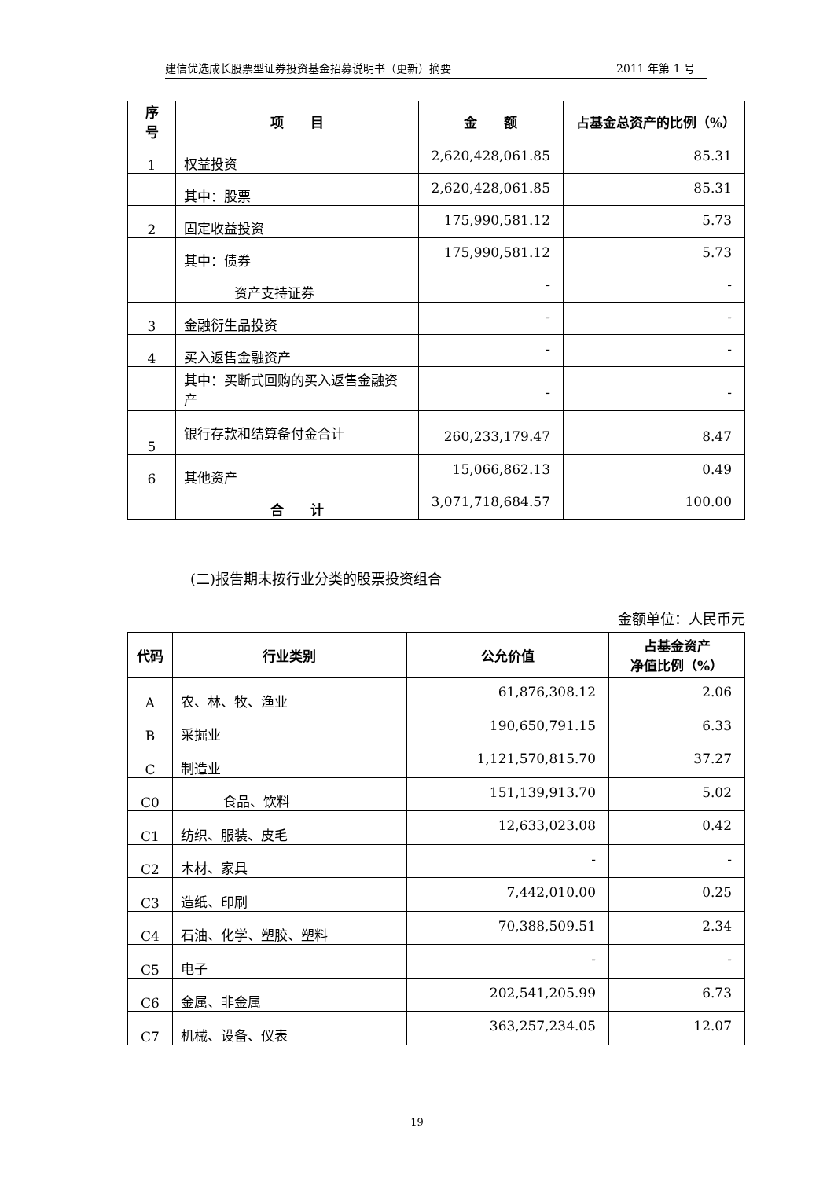建信优选成长股票型证券投资基金招募说明书（更新）摘要 2011 年第 1 号
| 序号 | 项 目 | 金 额 | 占基金总资产的比例（%） |
| --- | --- | --- | --- |
| 1 | 权益投资 | 2,620,428,061.85 | 85.31 |
| | 其中：股票 | 2,620,428,061.85 | 85.31 |
| 2 | 固定收益投资 | 175,990,581.12 | 5.73 |
| | 其中：债券 | 175,990,581.12 | 5.73 |
| | 资产支持证券 | - | - |
| 3 | 金融衍生品投资 | - | - |
| 4 | 买入返售金融资产 | - | - |
| | 其中：买断式回购的买入返售金融资产 | - | - |
| 5 | 银行存款和结算备付金合计 | 260,233,179.47 | 8.47 |
| 6 | 其他资产 | 15,066,862.13 | 0.49 |
| | 合 计 | 3,071,718,684.57 | 100.00 |
(二)报告期末按行业分类的股票投资组合
金额单位：人民币元
| 代码 | 行业类别 | 公允价值 | 占基金资产 净值比例（%） |
| --- | --- | --- | --- |
| A | 农、林、牧、渔业 | 61,876,308.12 | 2.06 |
| B | 采掘业 | 190,650,791.15 | 6.33 |
| C | 制造业 | 1,121,570,815.70 | 37.27 |
| C0 | 食品、饮料 | 151,139,913.70 | 5.02 |
| C1 | 纺织、服装、皮毛 | 12,633,023.08 | 0.42 |
| C2 | 木材、家具 | - | - |
| C3 | 造纸、印刷 | 7,442,010.00 | 0.25 |
| C4 | 石油、化学、塑胶、塑料 | 70,388,509.51 | 2.34 |
| C5 | 电子 | - | - |
| C6 | 金属、非金属 | 202,541,205.99 | 6.73 |
| C7 | 机械、设备、仪表 | 363,257,234.05 | 12.07 |
19